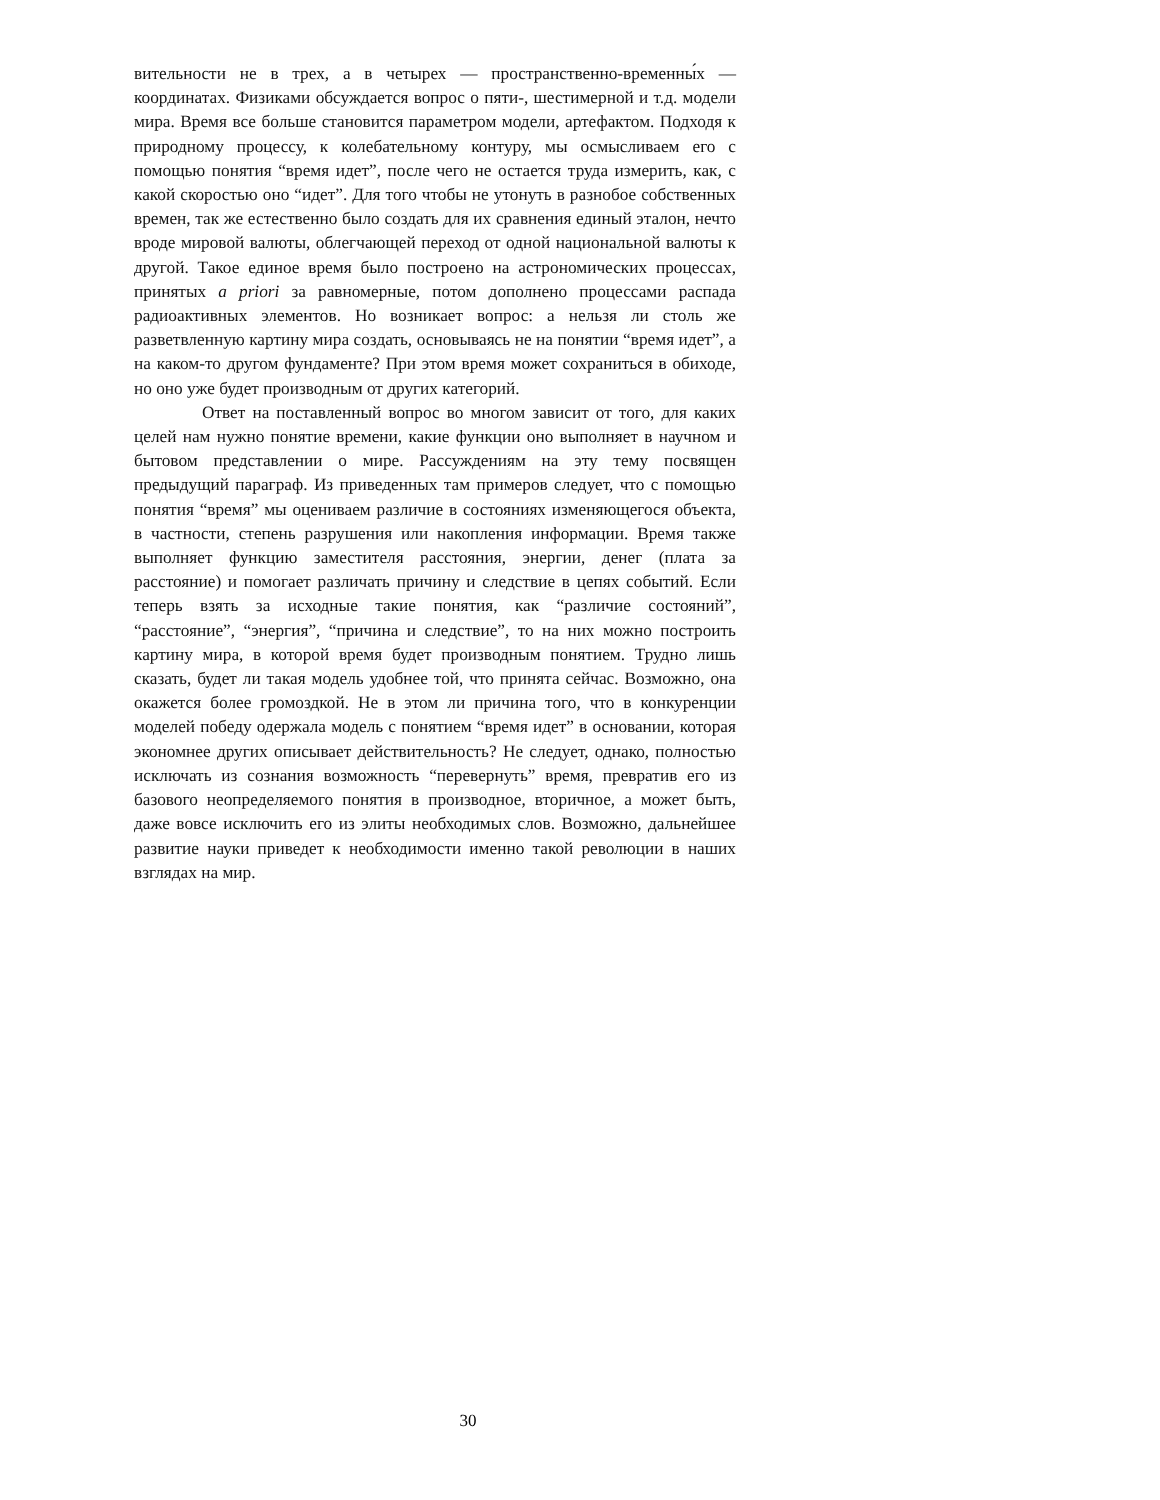вительности не в трех, а в четырех — пространственно-временны́х — координатах. Физиками обсуждается вопрос о пяти-, шестимерной и т.д. модели мира. Время все больше становится параметром модели, артефактом. Подходя к природному процессу, к колебательному контуру, мы осмысливаем его с помощью понятия “время идет”, после чего не остается труда измерить, как, с какой скоростью оно “идет”. Для того чтобы не утонуть в разнобое собственных времен, так же естественно было создать для их сравнения единый эталон, нечто вроде мировой валюты, облегчающей переход от одной национальной валюты к другой. Такое единое время было построено на астрономических процессах, принятых a priori за равномерные, потом дополнено процессами распада радиоактивных элементов. Но возникает вопрос: а нельзя ли столь же разветвленную картину мира создать, основываясь не на понятии “время идет”, а на каком-то другом фундаменте? При этом время может сохраниться в обиходе, но оно уже будет производным от других категорий.
Ответ на поставленный вопрос во многом зависит от того, для каких целей нам нужно понятие времени, какие функции оно выполняет в научном и бытовом представлении о мире. Рассуждениям на эту тему посвящен предыдущий параграф. Из приведенных там примеров следует, что с помощью понятия “время” мы оцениваем различие в состояниях изменяющегося объекта, в частности, степень разрушения или накопления информации. Время также выполняет функцию заместителя расстояния, энергии, денег (плата за расстояние) и помогает различать причину и следствие в цепях событий. Если теперь взять за исходные такие понятия, как “различие состояний”, “расстояние”, “энергия”, “причина и следствие”, то на них можно построить картину мира, в которой время будет производным понятием. Трудно лишь сказать, будет ли такая модель удобнее той, что принята сейчас. Возможно, она окажется более громоздкой. Не в этом ли причина того, что в конкуренции моделей победу одержала модель с понятием “время идет” в основании, которая экономнее других описывает действительность? Не следует, однако, полностью исключать из сознания возможность “перевернуть” время, превратив его из базового неопределяемого понятия в производное, вторичное, а может быть, даже вовсе исключить его из элиты необходимых слов. Возможно, дальнейшее развитие науки приведет к необходимости именно такой революции в наших взглядах на мир.
30